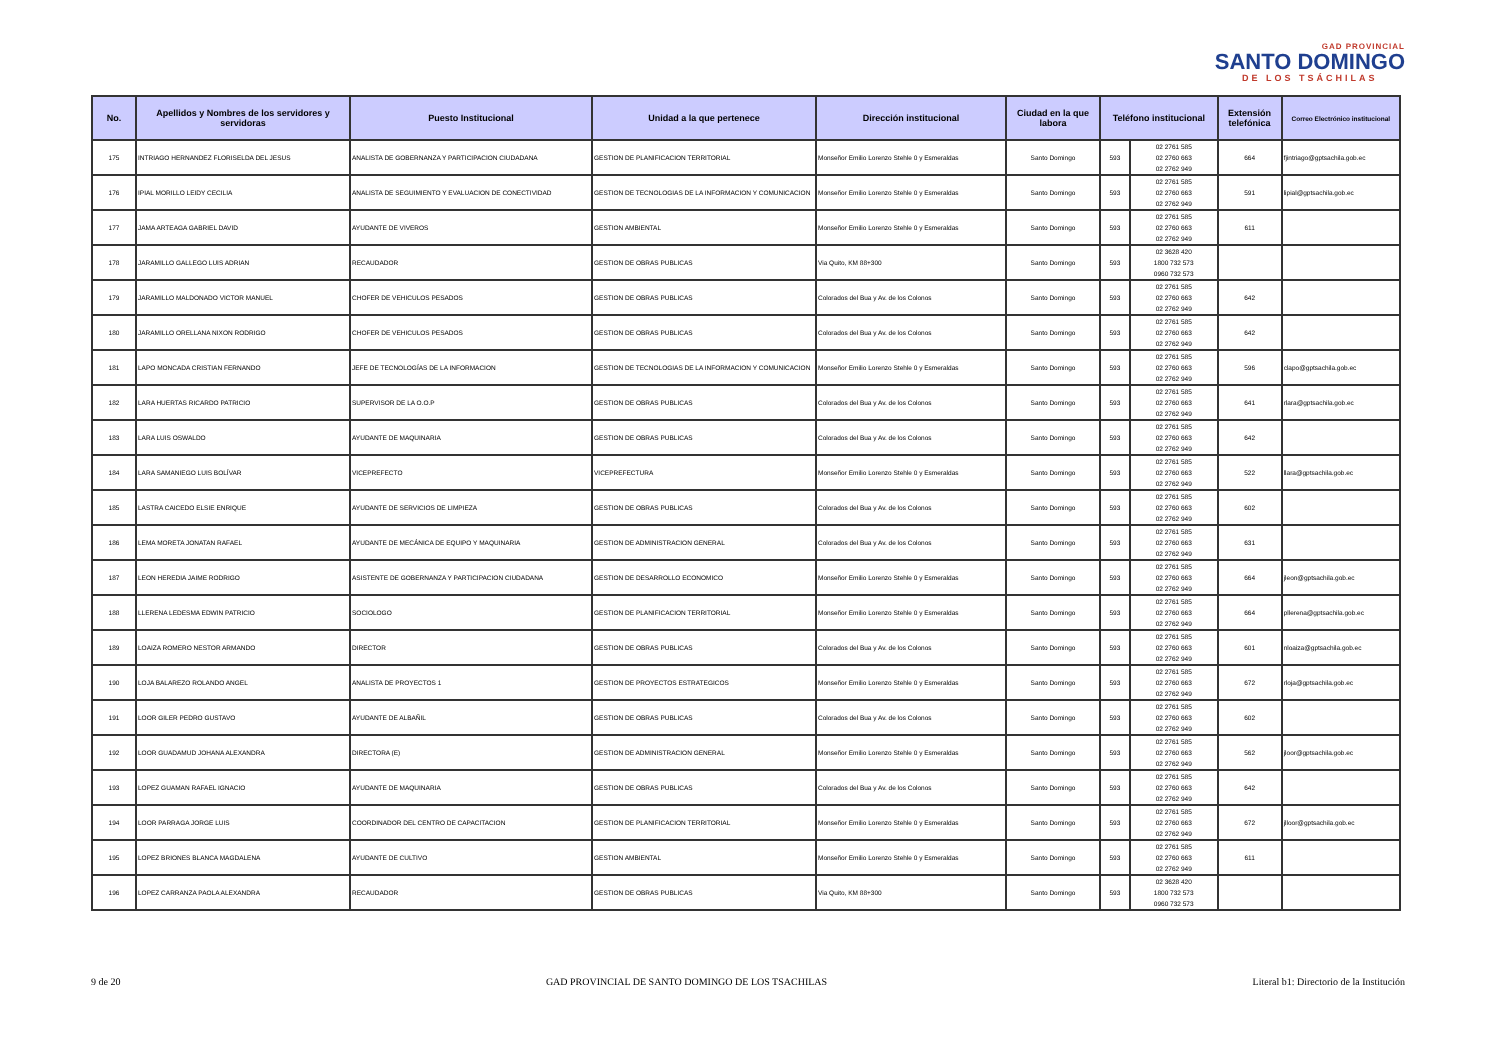GAD PROVINCIAL
SANTO DOMINGO
DE LOS TSÁCHILAS
| No. | Apellidos y Nombres de los servidores y servidoras | Puesto Institucional | Unidad a la que pertenece | Dirección institucional | Ciudad en la que labora | Teléfono institucional | | Extensión telefónica | Correo Electrónico institucional |
| --- | --- | --- | --- | --- | --- | --- | --- | --- | --- |
| 175 | INTRIAGO HERNANDEZ FLORISELDA DEL JESUS | ANALISTA DE GOBERNANZA Y PARTICIPACION CIUDADANA | GESTION DE PLANIFICACION TERRITORIAL | Monseñor Emilio Lorenzo Stehle 0 y Esmeraldas | Santo Domingo | 593 | 02 2761 585 02 2760 663 02 2762 949 | 664 | fjintriago@gptsachila.gob.ec |
| 176 | IPIAL MORILLO LEIDY CECILIA | ANALISTA DE SEGUIMIENTO Y EVALUACION DE CONECTIVIDAD | GESTION DE TECNOLOGIAS DE LA INFORMACION Y COMUNICACION | Monseñor Emilio Lorenzo Stehle 0 y Esmeraldas | Santo Domingo | 593 | 02 2761 585 02 2760 663 02 2762 949 | 591 | lipial@gptsachila.gob.ec |
| 177 | JAMA ARTEAGA GABRIEL DAVID | AYUDANTE DE VIVEROS | GESTION AMBIENTAL | Monseñor Emilio Lorenzo Stehle 0 y Esmeraldas | Santo Domingo | 593 | 02 2761 585 02 2760 663 02 2762 949 | 611 | |
| 178 | JARAMILLO GALLEGO LUIS ADRIAN | RECAUDADOR | GESTION DE OBRAS PUBLICAS | Via Quito, KM 88+300 | Santo Domingo | 593 | 02 3628 420 1800 732 573 0960 732 573 | | |
| 179 | JARAMILLO MALDONADO VICTOR MANUEL | CHOFER DE VEHICULOS PESADOS | GESTION DE OBRAS PUBLICAS | Colorados del Bua y Av. de los Colonos | Santo Domingo | 593 | 02 2761 585 02 2760 663 02 2762 949 | 642 | |
| 180 | JARAMILLO ORELLANA NIXON RODRIGO | CHOFER DE VEHICULOS PESADOS | GESTION DE OBRAS PUBLICAS | Colorados del Bua y Av. de los Colonos | Santo Domingo | 593 | 02 2761 585 02 2760 663 02 2762 949 | 642 | |
| 181 | LAPO MONCADA CRISTIAN FERNANDO | JEFE DE TECNOLOGÍAS DE LA INFORMACION | GESTION DE TECNOLOGIAS DE LA INFORMACION Y COMUNICACION | Monseñor Emilio Lorenzo Stehle 0 y Esmeraldas | Santo Domingo | 593 | 02 2761 585 02 2760 663 02 2762 949 | 596 | clapo@gptsachila.gob.ec |
| 182 | LARA HUERTAS RICARDO PATRICIO | SUPERVISOR DE LA O.O.P | GESTION DE OBRAS PUBLICAS | Colorados del Bua y Av. de los Colonos | Santo Domingo | 593 | 02 2761 585 02 2760 663 02 2762 949 | 641 | rlara@gptsachila.gob.ec |
| 183 | LARA LUIS OSWALDO | AYUDANTE DE MAQUINARIA | GESTION DE OBRAS PUBLICAS | Colorados del Bua y Av. de los Colonos | Santo Domingo | 593 | 02 2761 585 02 2760 663 02 2762 949 | 642 | |
| 184 | LARA SAMANIEGO LUIS BOLÍVAR | VICEPREFECTO | VICEPREFECTURA | Monseñor Emilio Lorenzo Stehle 0 y Esmeraldas | Santo Domingo | 593 | 02 2761 585 02 2760 663 02 2762 949 | 522 | llara@gptsachila.gob.ec |
| 185 | LASTRA CAICEDO ELSIE ENRIQUE | AYUDANTE DE SERVICIOS DE LIMPIEZA | GESTION DE OBRAS PUBLICAS | Colorados del Bua y Av. de los Colonos | Santo Domingo | 593 | 02 2761 585 02 2760 663 02 2762 949 | 602 | |
| 186 | LEMA MORETA JONATAN RAFAEL | AYUDANTE DE MECÁNICA DE EQUIPO Y MAQUINARIA | GESTION DE ADMINISTRACION GENERAL | Colorados del Bua y Av. de los Colonos | Santo Domingo | 593 | 02 2761 585 02 2760 663 02 2762 949 | 631 | |
| 187 | LEON HEREDIA JAIME RODRIGO | ASISTENTE DE GOBERNANZA Y PARTICIPACION CIUDADANA | GESTION DE DESARROLLO ECONOMICO | Monseñor Emilio Lorenzo Stehle 0 y Esmeraldas | Santo Domingo | 593 | 02 2761 585 02 2760 663 02 2762 949 | 664 | jleon@gptsachila.gob.ec |
| 188 | LLERENA LEDESMA EDWIN PATRICIO | SOCIOLOGO | GESTION DE PLANIFICACION TERRITORIAL | Monseñor Emilio Lorenzo Stehle 0 y Esmeraldas | Santo Domingo | 593 | 02 2761 585 02 2760 663 02 2762 949 | 664 | pllerena@gptsachila.gob.ec |
| 189 | LOAIZA ROMERO NESTOR ARMANDO | DIRECTOR | GESTION DE OBRAS PUBLICAS | Colorados del Bua y Av. de los Colonos | Santo Domingo | 593 | 02 2761 585 02 2760 663 02 2762 949 | 601 | nloaiza@gptsachila.gob.ec |
| 190 | LOJA BALAREZO ROLANDO ANGEL | ANALISTA DE PROYECTOS 1 | GESTION DE PROYECTOS ESTRATEGICOS | Monseñor Emilio Lorenzo Stehle 0 y Esmeraldas | Santo Domingo | 593 | 02 2761 585 02 2760 663 02 2762 949 | 672 | rloja@gptsachila.gob.ec |
| 191 | LOOR GILER PEDRO GUSTAVO | AYUDANTE DE ALBAÑIL | GESTION DE OBRAS PUBLICAS | Colorados del Bua y Av. de los Colonos | Santo Domingo | 593 | 02 2761 585 02 2760 663 02 2762 949 | 602 | |
| 192 | LOOR GUADAMUD JOHANA ALEXANDRA | DIRECTORA (E) | GESTION DE ADMINISTRACION GENERAL | Monseñor Emilio Lorenzo Stehle 0 y Esmeraldas | Santo Domingo | 593 | 02 2761 585 02 2760 663 02 2762 949 | 562 | jloor@gptsachila.gob.ec |
| 193 | LOPEZ GUAMAN RAFAEL IGNACIO | AYUDANTE DE MAQUINARIA | GESTION DE OBRAS PUBLICAS | Colorados del Bua y Av. de los Colonos | Santo Domingo | 593 | 02 2761 585 02 2760 663 02 2762 949 | 642 | |
| 194 | LOOR PARRAGA JORGE LUIS | COORDINADOR DEL CENTRO DE CAPACITACION | GESTION DE PLANIFICACION TERRITORIAL | Monseñor Emilio Lorenzo Stehle 0 y Esmeraldas | Santo Domingo | 593 | 02 2761 585 02 2760 663 02 2762 949 | 672 | jlloor@gptsachila.gob.ec |
| 195 | LOPEZ BRIONES BLANCA MAGDALENA | AYUDANTE DE CULTIVO | GESTION AMBIENTAL | Monseñor Emilio Lorenzo Stehle 0 y Esmeraldas | Santo Domingo | 593 | 02 2761 585 02 2760 663 02 2762 949 | 611 | |
| 196 | LOPEZ CARRANZA PAOLA ALEXANDRA | RECAUDADOR | GESTION DE OBRAS PUBLICAS | Via Quito, KM 88+300 | Santo Domingo | 593 | 02 3628 420 1800 732 573 0960 732 573 | | |
9 de 20 GAD PROVINCIAL DE SANTO DOMINGO DE LOS TSACHILAS Literal b1: Directorio de la Institución